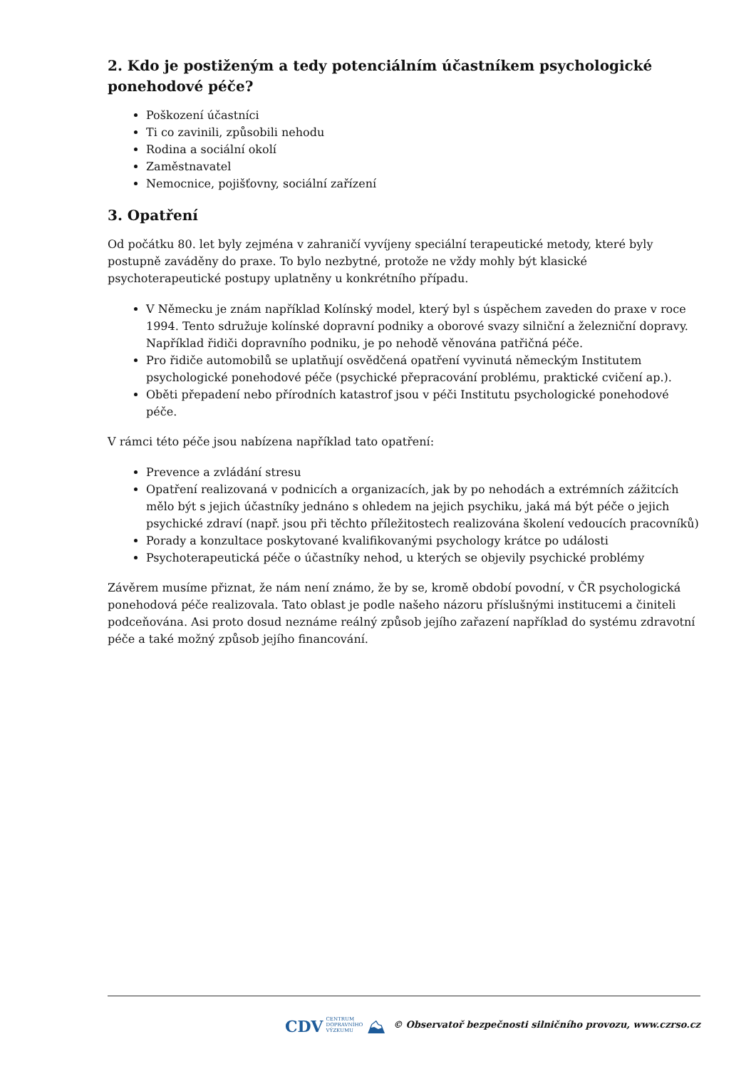2. Kdo je postiženým a tedy potenciálním účastníkem psychologické ponehodové péče?
Poškození účastníci
Ti co zavinili, způsobili nehodu
Rodina a sociální okolí
Zaměstnavatel
Nemocnice, pojišťovny, sociální zařízení
3. Opatření
Od počátku 80. let byly zejména v zahraničí vyvíjeny speciální terapeutické metody, které byly postupně zaváděny do praxe. To bylo nezbytné, protože ne vždy mohly být klasické psychoterapeutické postupy uplatněny u konkrétního případu.
V Německu je znám například Kolínský model, který byl s úspěchem zaveden do praxe v roce 1994. Tento sdružuje kolínské dopravní podniky a oborové svazy silniční a železniční dopravy. Například řidiči dopravního podniku, je po nehodě věnována patřičná péče.
Pro řidiče automobilů se uplatňují osvědčená opatření vyvinutá německým Institutem psychologické ponehodové péče (psychické přepracování problému, praktické cvičení ap.).
Oběti přepadení nebo přírodních katastrof jsou v péči Institutu psychologické ponehodové péče.
V rámci této péče jsou nabízena například tato opatření:
Prevence a zvládání stresu
Opatření realizovaná v podnicích a organizacích, jak by po nehodách a extrémních zážitcích mělo být s jejich účastníky jednáno s ohledem na jejich psychiku, jaká má být péče o jejich psychické zdraví (např. jsou při těchto příležitostech realizována školení vedoucích pracovníků)
Porady a konzultace poskytované kvalifikovanými psychology krátce po události
Psychoterapeutická péče o účastníky nehod, u kterých se objevily psychické problémy
Závěrem musíme přiznat, že nám není známo, že by se, kromě období povodní, v ČR psychologická ponehodová péče realizovala. Tato oblast je podle našeho názoru příslušnými institucemi a činiteli podceňována. Asi proto dosud neznáme reálný způsob jejího zařazení například do systému zdravotní péče a také možný způsob jejího financování.
CDV CENTRUM
DOPRAVNÍHO
VÝZKUMU ⛰ © Observatoř bezpečnosti silničního provozu, www.czrso.cz